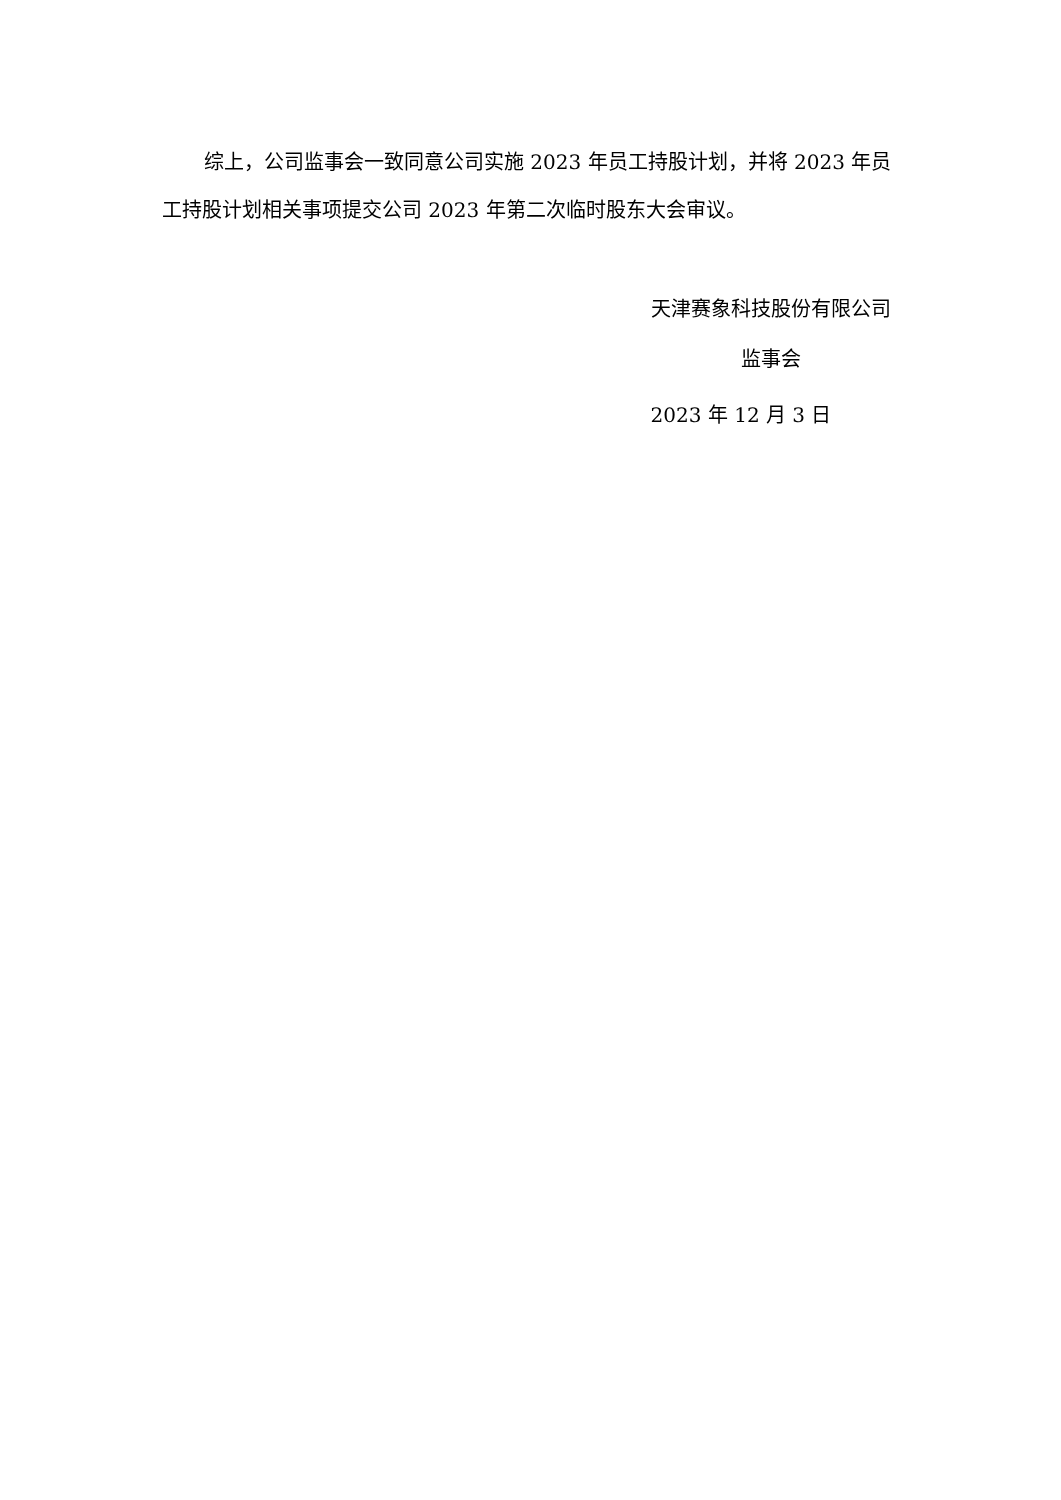综上，公司监事会一致同意公司实施 2023 年员工持股计划，并将 2023 年员工持股计划相关事项提交公司 2023 年第二次临时股东大会审议。
天津赛象科技股份有限公司
监事会
2023 年 12 月 3 日